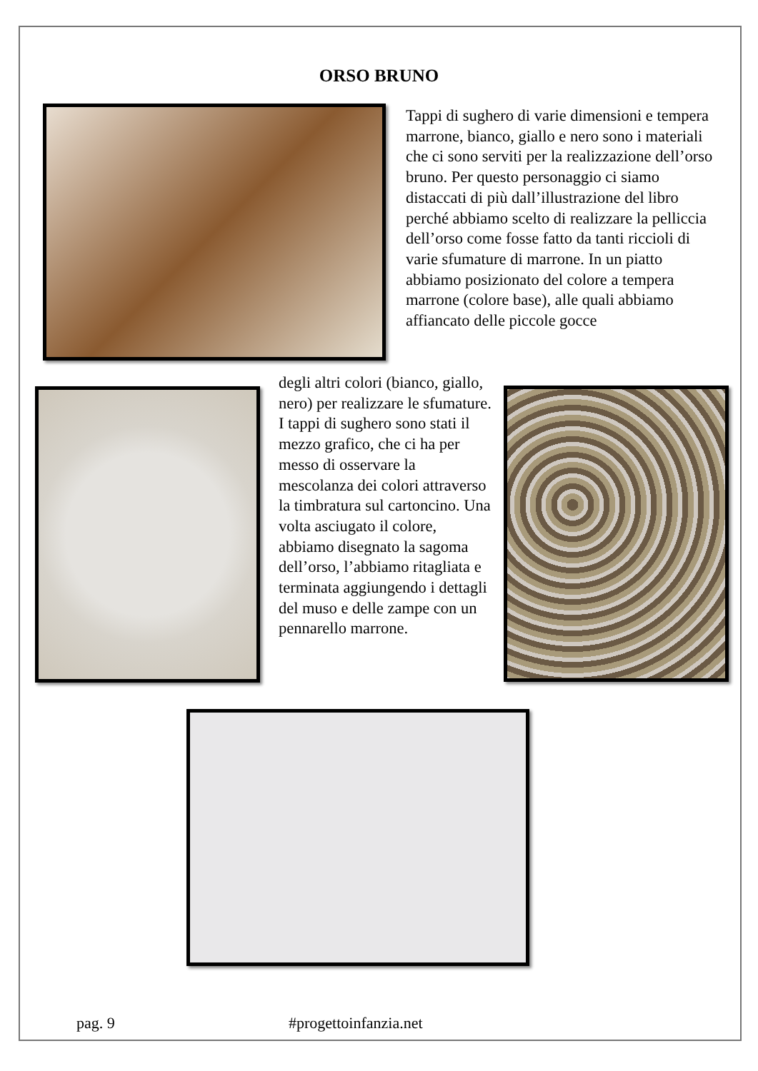ORSO BRUNO
Tappi di sughero di varie dimensioni e tempera marrone, bianco, giallo e nero sono i materiali che ci sono serviti per la realizzazione dell’orso bruno. Per questo personaggio ci siamo distaccati di più dall’illustrazione del libro perché abbiamo scelto di realizzare la pelliccia dell’orso come fosse fatto da tanti riccioli di varie sfumature di marrone. In un piatto abbiamo posizionato del colore a tempera marrone (colore base), alle quali abbiamo affiancato delle piccole gocce
degli altri colori (bianco, giallo, nero) per realizzare le sfumature. I tappi di sughero sono stati il mezzo grafico, che ci ha per messo di osservare la mescolanza dei colori attraverso la timbratura sul cartoncino. Una volta asciugato il colore, abbiamo disegnato la sagoma dell’orso, l’abbiamo ritagliata e terminata aggiungendo i dettagli del muso e delle zampe con un pennarello marrone.
pag. 9 #progettoinfanzia.net